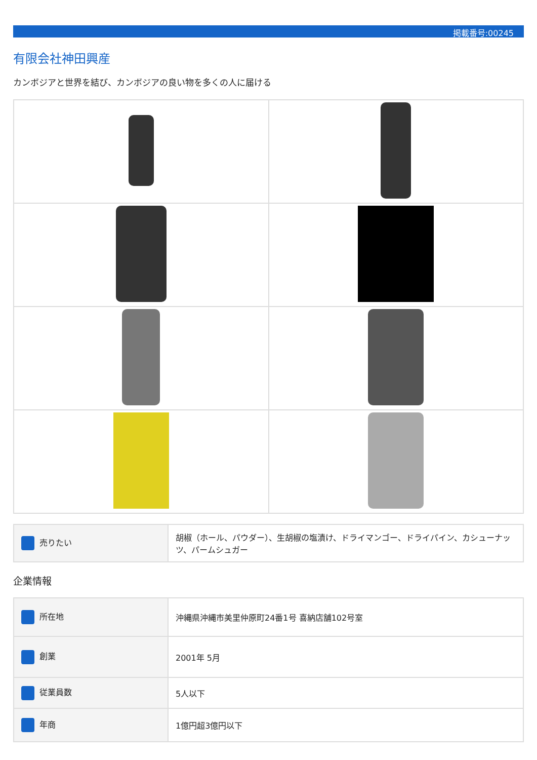掲載番号:00245
有限会社神田興産
カンボジアと世界を結び、カンボジアの良い物を多くの人に届ける
| 売りたい | 胡椒（ホール、パウダー）、生胡椒の塩漬け、ドライマンゴー、ドライパイン、カシューナッツ、パームシュガー |
企業情報
| 所在地 | 沖縄県沖縄市美里仲原町24番1号 喜納店舗102号室 |
| 創業 | 2001年 5月 |
| 従業員数 | 5人以下 |
| 年商 | 1億円超3億円以下 |